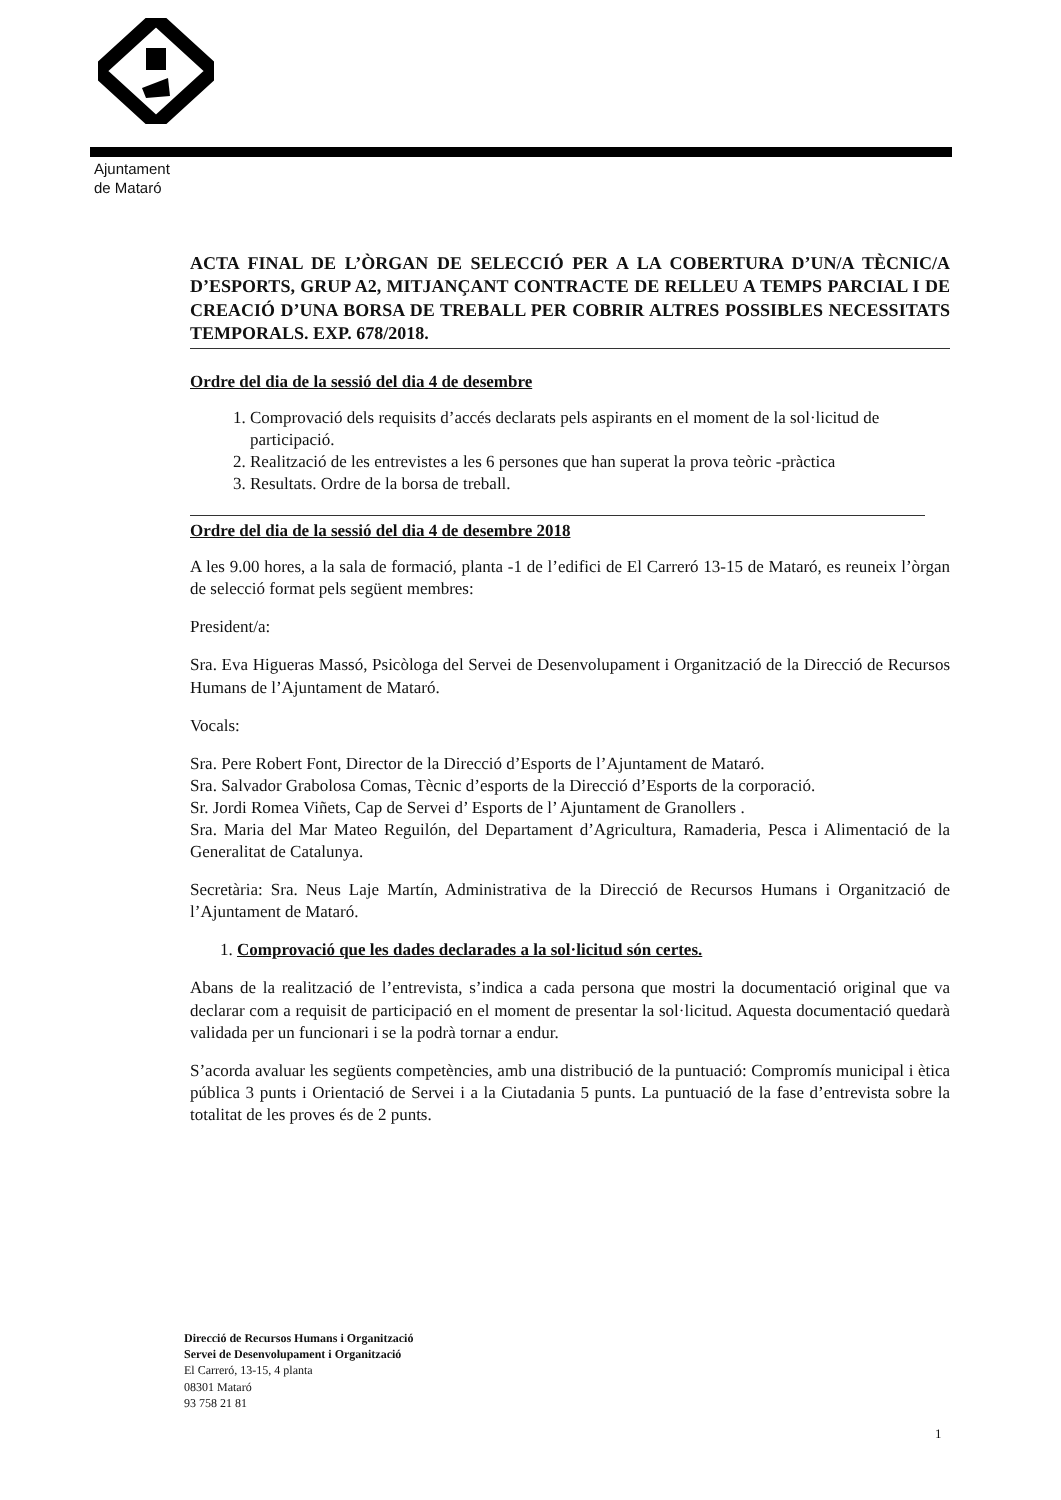Ajuntament
de Mataró
ACTA FINAL DE L’ÒRGAN DE SELECCIÓ PER A LA COBERTURA D’UN/A TÈCNIC/A D’ESPORTS, GRUP A2, MITJANÇANT CONTRACTE DE RELLEU A TEMPS PARCIAL I DE CREACIÓ D’UNA BORSA DE TREBALL PER COBRIR ALTRES POSSIBLES NECESSITATS TEMPORALS. EXP. 678/2018.
Ordre del dia de la sessió del dia 4 de desembre
1. Comprovació dels requisits d’accés declarats pels aspirants en el moment de la sol·licitud de participació.
2. Realització de les entrevistes a les 6 persones que han superat la prova teòric -pràctica
3. Resultats. Ordre de la borsa de treball.
Ordre del dia de la sessió del dia 4 de desembre 2018
A les 9.00 hores, a la sala de formació, planta -1 de l’edifici de El Carreró 13-15 de Mataró, es reuneix l’òrgan de selecció format pels següent membres:
President/a:
Sra. Eva Higueras Massó, Psicòloga del Servei de Desenvolupament i Organització de la Direcció de Recursos Humans de l’Ajuntament de Mataró.
Vocals:
Sra. Pere Robert Font, Director de la Direcció d’Esports de l’Ajuntament de Mataró.
Sra. Salvador Grabolosa Comas, Tècnic d’esports de la Direcció d’Esports de la corporació.
Sr. Jordi Romea Viñets, Cap de Servei d’ Esports de l’ Ajuntament de Granollers .
Sra. Maria del Mar Mateo Reguilón, del Departament d’Agricultura, Ramaderia, Pesca i Alimentació de la Generalitat de Catalunya.
Secretària: Sra. Neus Laje Martín, Administrativa de la Direcció de Recursos Humans i Organització de l’Ajuntament de Mataró.
1. Comprovació que les dades declarades a la sol·licitud són certes.
Abans de la realització de l’entrevista, s’indica a cada persona que mostri la documentació original que va declarar com a requisit de participació en el moment de presentar la sol·licitud. Aquesta documentació quedarà validada per un funcionari i se la podrà tornar a endur.
S’acorda avaluar les següents competències, amb una distribució de la puntuació: Compromís municipal i ètica pública 3 punts i Orientació de Servei i a la Ciutadania 5 punts. La puntuació de la fase d’entrevista sobre la totalitat de les proves és de 2 punts.
Direcció de Recursos Humans i Organització
Servei de Desenvolupament i Organització
El Carreró, 13-15, 4 planta
08301 Mataró
93 758 21 81
1